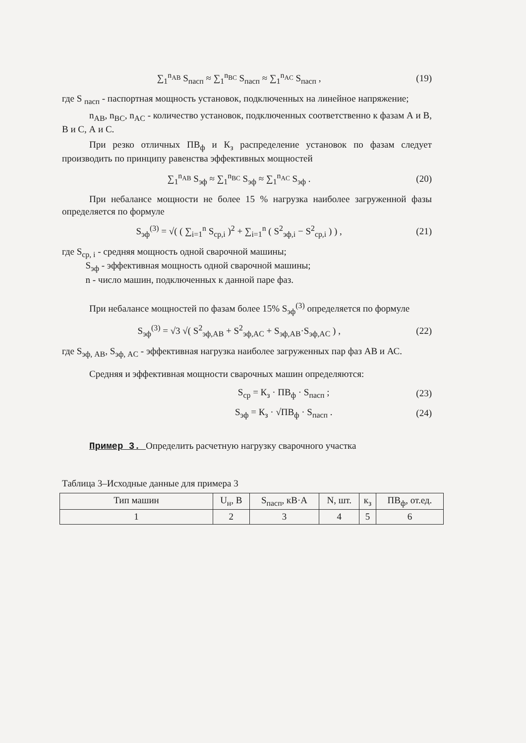∑<sub>1</sub><sup>n<sub>AB</sub></sup> S<sub>пасп</sub> ≈ ∑<sub>1</sub><sup>n<sub>BC</sub></sup> S<sub>пасп</sub> ≈ ∑<sub>1</sub><sup>n<sub>AC</sub></sup> S<sub>пасп</sub> , (19)
где S <sub>пасп</sub> - паспортная мощность установок, подключенных на линейное напряжение;
n<sub>AB</sub>, n<sub>BC</sub>, n<sub>AC</sub> - количество установок, подключенных соответственно к фазам А и В, В и С, А и С.
При резко отличных ПВ<sub>ф</sub> и К<sub>з</sub> распределение установок по фазам следует производить по принципу равенства эффективных мощностей
∑<sub>1</sub><sup>n<sub>AB</sub></sup> S<sub>эф</sub> ≈ ∑<sub>1</sub><sup>n<sub>BC</sub></sup> S<sub>эф</sub> ≈ ∑<sub>1</sub><sup>n<sub>AC</sub></sup> S<sub>эф</sub> . (20)
При небалансе мощности не более 15 % нагрузка наиболее загруженной фазы определяется по формуле
S<sub>эф</sub><sup>(3)</sup> = √( ( ∑<sub>i=1</sub><sup>n</sup> S<sub>ср,i</sub> )<sup>2</sup> + ∑<sub>i=1</sub><sup>n</sup> ( S<sup>2</sup><sub>эф,i</sub> − S<sup>2</sup><sub>ср,i</sub> ) ) , (21)
где S<sub>ср, i</sub> - средняя мощность одной сварочной машины;
S<sub>эф</sub> - эффективная мощность одной сварочной машины;
n - число машин, подключенных к данной паре фаз.
При небалансе мощностей по фазам более 15% S<sub>эф</sub><sup>(3)</sup> определяется по формуле
S<sub>эф</sub><sup>(3)</sup> = √3 √( S<sup>2</sup><sub>эф,AB</sub> + S<sup>2</sup><sub>эф,AC</sub> + S<sub>эф,AB</sub>·S<sub>эф,AC</sub> ) , (22)
где S<sub>эф, AB</sub>, S<sub>эф, AC</sub> - эффективная нагрузка наиболее загруженных пар фаз АВ и АС.
Средняя и эффективная мощности сварочных машин определяются:
S<sub>ср</sub> = К<sub>з</sub> · ПВ<sub>ф</sub> · S<sub>пасп</sub> ; (23)
S<sub>эф</sub> = К<sub>з</sub> · √ПВ<sub>ф</sub> · S<sub>пасп</sub> . (24)
Пример 3. Определить расчетную нагрузку сварочного участка
Таблица 3–Исходные данные для примера 3
| Тип машин | U<sub>н</sub>, В | S<sub>пасп</sub>, кВ·А | N, шт. | к<sub>з</sub> | ПВ<sub>ф</sub>, от.ед. |
| --- | --- | --- | --- | --- | --- |
| 1 | 2 | 3 | 4 | 5 | 6 |